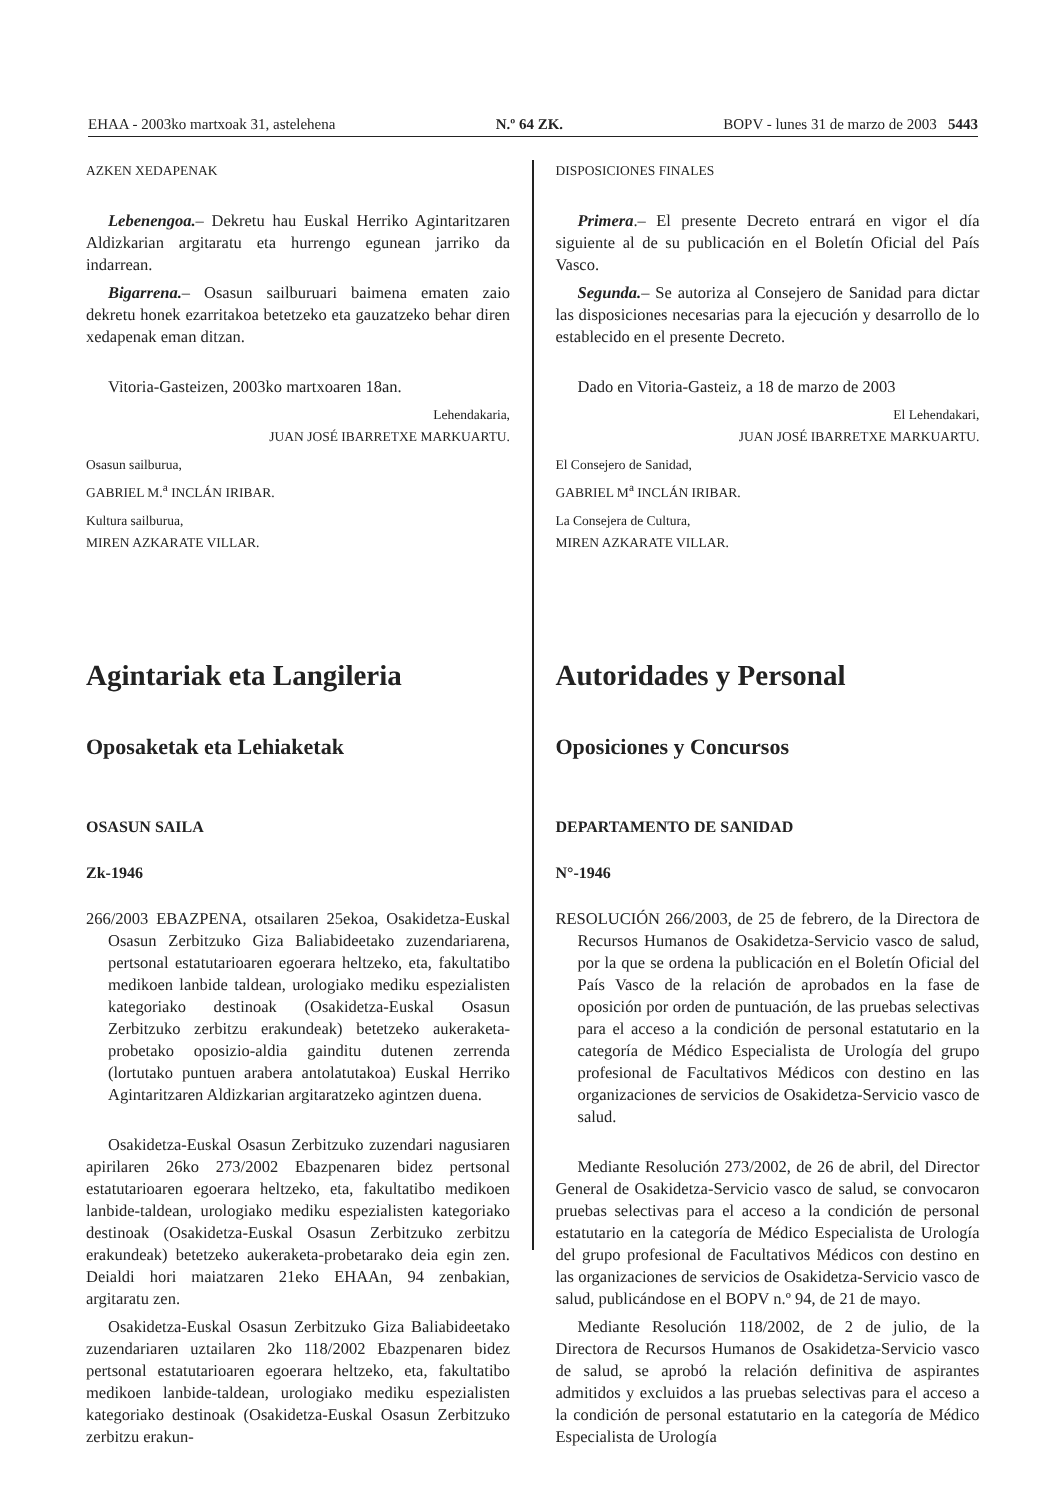EHAA - 2003ko martxoak 31, astelehena N.º 64 ZK. BOPV - lunes 31 de marzo de 2003 5443
AZKEN XEDAPENAK
Lebenengoa.– Dekretu hau Euskal Herriko Agintaritzaren Aldizkarian argitaratu eta hurrengo egunean jarriko da indarrean.
Bigarrena.– Osasun sailburuari baimena ematen zaio dekretu honek ezarritakoa betetzeko eta gauzatzeko behar diren xedapenak eman ditzan.
Vitoria-Gasteizen, 2003ko martxoaren 18an.
Lehendakaria,
JUAN JOSÉ IBARRETXE MARKUARTU.
Osasun sailburua,
GABRIEL M.<sup>a</sup> INCLÁN IRIBAR.
Kultura sailburua,
MIREN AZKARATE VILLAR.
Agintariak eta Langileria
Oposaketak eta Lehiaketak
OSASUN SAILA
Zk-1946
266/2003 EBAZPENA, otsailaren 25ekoa, Osakidetza-Euskal Osasun Zerbitzuko Giza Baliabideetako zuzendariarena, pertsonal estatutarioaren egoerara heltzeko, eta, fakultatibo medikoen lanbide taldean, urologiako mediku espezialisten kategoriako destinoak (Osakidetza-Euskal Osasun Zerbitzuko zerbitzu erakundeak) betetzeko aukeraketa-probetako oposizio-aldia gainditu dutenen zerrenda (lortutako puntuen arabera antolatutakoa) Euskal Herriko Agintaritzaren Aldizkarian argitaratzeko agintzen duena.
Osakidetza-Euskal Osasun Zerbitzuko zuzendari nagusiaren apirilaren 26ko 273/2002 Ebazpenaren bidez pertsonal estatutarioaren egoerara heltzeko, eta, fakultatibo medikoen lanbide-taldean, urologiako mediku espezialisten kategoriako destinoak (Osakidetza-Euskal Osasun Zerbitzuko zerbitzu erakundeak) betetzeko aukeraketa-probetarako deia egin zen. Deialdi hori maiatzaren 21eko EHAAn, 94 zenbakian, argitaratu zen.
Osakidetza-Euskal Osasun Zerbitzuko Giza Baliabideetako zuzendariaren uztailaren 2ko 118/2002 Ebazpenaren bidez pertsonal estatutarioaren egoerara heltzeko, eta, fakultatibo medikoen lanbide-taldean, urologiako mediku espezialisten kategoriako destinoak (Osakidetza-Euskal Osasun Zerbitzuko zerbitzu erakun-
DISPOSICIONES FINALES
Primera.– El presente Decreto entrará en vigor el día siguiente al de su publicación en el Boletín Oficial del País Vasco.
Segunda.– Se autoriza al Consejero de Sanidad para dictar las disposiciones necesarias para la ejecución y desarrollo de lo establecido en el presente Decreto.
Dado en Vitoria-Gasteiz, a 18 de marzo de 2003
El Lehendakari,
JUAN JOSÉ IBARRETXE MARKUARTU.
El Consejero de Sanidad,
GABRIEL M<sup>a</sup> INCLÁN IRIBAR.
La Consejera de Cultura,
MIREN AZKARATE VILLAR.
Autoridades y Personal
Oposiciones y Concursos
DEPARTAMENTO DE SANIDAD
N°-1946
RESOLUCIÓN 266/2003, de 25 de febrero, de la Directora de Recursos Humanos de Osakidetza-Servicio vasco de salud, por la que se ordena la publicación en el Boletín Oficial del País Vasco de la relación de aprobados en la fase de oposición por orden de puntuación, de las pruebas selectivas para el acceso a la condición de personal estatutario en la categoría de Médico Especialista de Urología del grupo profesional de Facultativos Médicos con destino en las organizaciones de servicios de Osakidetza-Servicio vasco de salud.
Mediante Resolución 273/2002, de 26 de abril, del Director General de Osakidetza-Servicio vasco de salud, se convocaron pruebas selectivas para el acceso a la condición de personal estatutario en la categoría de Médico Especialista de Urología del grupo profesional de Facultativos Médicos con destino en las organizaciones de servicios de Osakidetza-Servicio vasco de salud, publicándose en el BOPV n.º 94, de 21 de mayo.
Mediante Resolución 118/2002, de 2 de julio, de la Directora de Recursos Humanos de Osakidetza-Servicio vasco de salud, se aprobó la relación definitiva de aspirantes admitidos y excluidos a las pruebas selectivas para el acceso a la condición de personal estatutario en la categoría de Médico Especialista de Urología